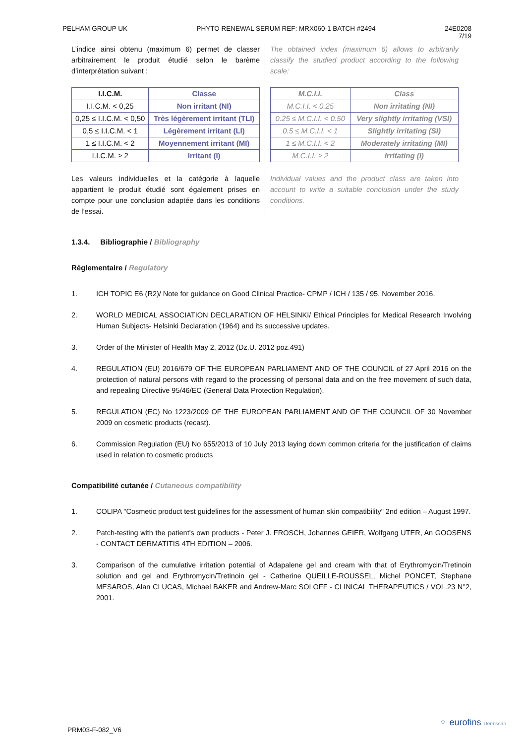PELHAM GROUP UK PHYTO RENEWAL SERUM REF: MRX060-1 BATCH #2494 24E0208
7/19
L'indice ainsi obtenu (maximum 6) permet de classer arbitrairement le produit étudié selon le barème d’interprétation suivant :
| I.I.C.M. | Classe |
| --- | --- |
| I.I.C.M. < 0,25 | Non irritant (NI) |
| 0,25 ≤ I.I.C.M. < 0,50 | Très légèrement irritant (TLI) |
| 0,5 ≤ I.I.C.M. < 1 | Légèrement irritant (LI) |
| 1 ≤ I.I.C.M. < 2 | Moyennement irritant (MI) |
| I.I.C.M. ≥ 2 | Irritant (I) |
Les valeurs individuelles et la catégorie à laquelle appartient le produit étudié sont également prises en compte pour une conclusion adaptée dans les conditions de l’essai.
The obtained index (maximum 6) allows to arbitrarily classify the studied product according to the following scale:
| M.C.I.I. | Class |
| --- | --- |
| M.C.I.I. < 0.25 | Non irritating (NI) |
| 0.25 ≤ M.C.I.I. < 0.50 | Very slightly irritating (VSI) |
| 0.5 ≤ M.C.I.I. < 1 | Slightly irritating (SI) |
| 1 ≤ M.C.I.I. < 2 | Moderately irritating (MI) |
| M.C.I.I. ≥ 2 | Irritating (I) |
Individual values and the product class are taken into account to write a suitable conclusion under the study conditions.
1.3.4. Bibliographie / Bibliography
Réglementaire / Regulatory
1. ICH TOPIC E6 (R2)/ Note for guidance on Good Clinical Practice- CPMP / ICH / 135 / 95, November 2016.
2. WORLD MEDICAL ASSOCIATION DECLARATION OF HELSINKI/ Ethical Principles for Medical Research Involving Human Subjects- Helsinki Declaration (1964) and its successive updates.
3. Order of the Minister of Health May 2, 2012 (Dz.U. 2012 poz.491)
4. REGULATION (EU) 2016/679 OF THE EUROPEAN PARLIAMENT AND OF THE COUNCIL of 27 April 2016 on the protection of natural persons with regard to the processing of personal data and on the free movement of such data, and repealing Directive 95/46/EC (General Data Protection Regulation).
5. REGULATION (EC) No 1223/2009 OF THE EUROPEAN PARLIAMENT AND OF THE COUNCIL OF 30 November 2009 on cosmetic products (recast).
6. Commission Regulation (EU) No 655/2013 of 10 July 2013 laying down common criteria for the justification of claims used in relation to cosmetic products
Compatibilité cutanée / Cutaneous compatibility
1. COLIPA "Cosmetic product test guidelines for the assessment of human skin compatibility" 2nd edition – August 1997.
2. Patch-testing with the patient's own products - Peter J. FROSCH, Johannes GEIER, Wolfgang UTER, An GOOSENS - CONTACT DERMATITIS 4TH EDITION – 2006.
3. Comparison of the cumulative irritation potential of Adapalene gel and cream with that of Erythromycin/Tretinoin solution and gel and Erythromycin/Tretinoin gel - Catherine QUEILLE-ROUSSEL, Michel PONCET, Stephane MESAROS, Alan CLUCAS, Michael BAKER and Andrew-Marc SOLOFF - CLINICAL THERAPEUTICS / VOL.23 N°2, 2001.
PRM03-F-082_V6
⁘ eurofins Dermscan